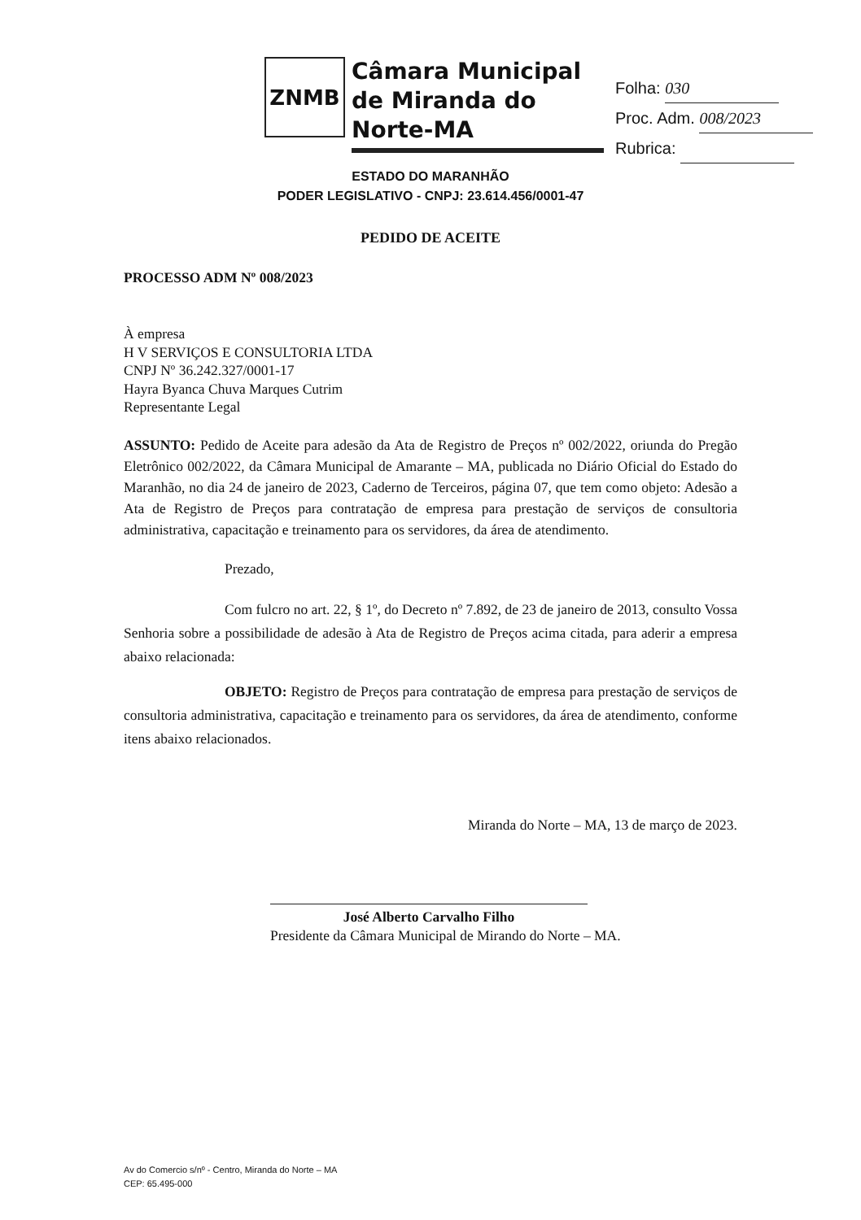ZNMB
Câmara Municipal de Miranda do Norte-MA
Folha: 030
Proc. Adm. 008/2023
Rubrica:
ESTADO DO MARANHÃO
PODER LEGISLATIVO - CNPJ: 23.614.456/0001-47
PEDIDO DE ACEITE
PROCESSO ADM Nº 008/2023
À empresa
H V SERVIÇOS E CONSULTORIA LTDA
CNPJ Nº 36.242.327/0001-17
Hayra Byanca Chuva Marques Cutrim
Representante Legal
ASSUNTO: Pedido de Aceite para adesão da Ata de Registro de Preços nº 002/2022, oriunda do Pregão Eletrônico 002/2022, da Câmara Municipal de Amarante – MA, publicada no Diário Oficial do Estado do Maranhão, no dia 24 de janeiro de 2023, Caderno de Terceiros, página 07, que tem como objeto: Adesão a Ata de Registro de Preços para contratação de empresa para prestação de serviços de consultoria administrativa, capacitação e treinamento para os servidores, da área de atendimento.
Prezado,
Com fulcro no art. 22, § 1º, do Decreto nº 7.892, de 23 de janeiro de 2013, consulto Vossa Senhoria sobre a possibilidade de adesão à Ata de Registro de Preços acima citada, para aderir a empresa abaixo relacionada:
OBJETO: Registro de Preços para contratação de empresa para prestação de serviços de consultoria administrativa, capacitação e treinamento para os servidores, da área de atendimento, conforme itens abaixo relacionados.
Miranda do Norte – MA, 13 de março de 2023.
José Alberto Carvalho Filho
Presidente da Câmara Municipal de Mirando do Norte – MA.
Av do Comercio s/nº - Centro, Miranda do Norte – MA
CEP: 65.495-000